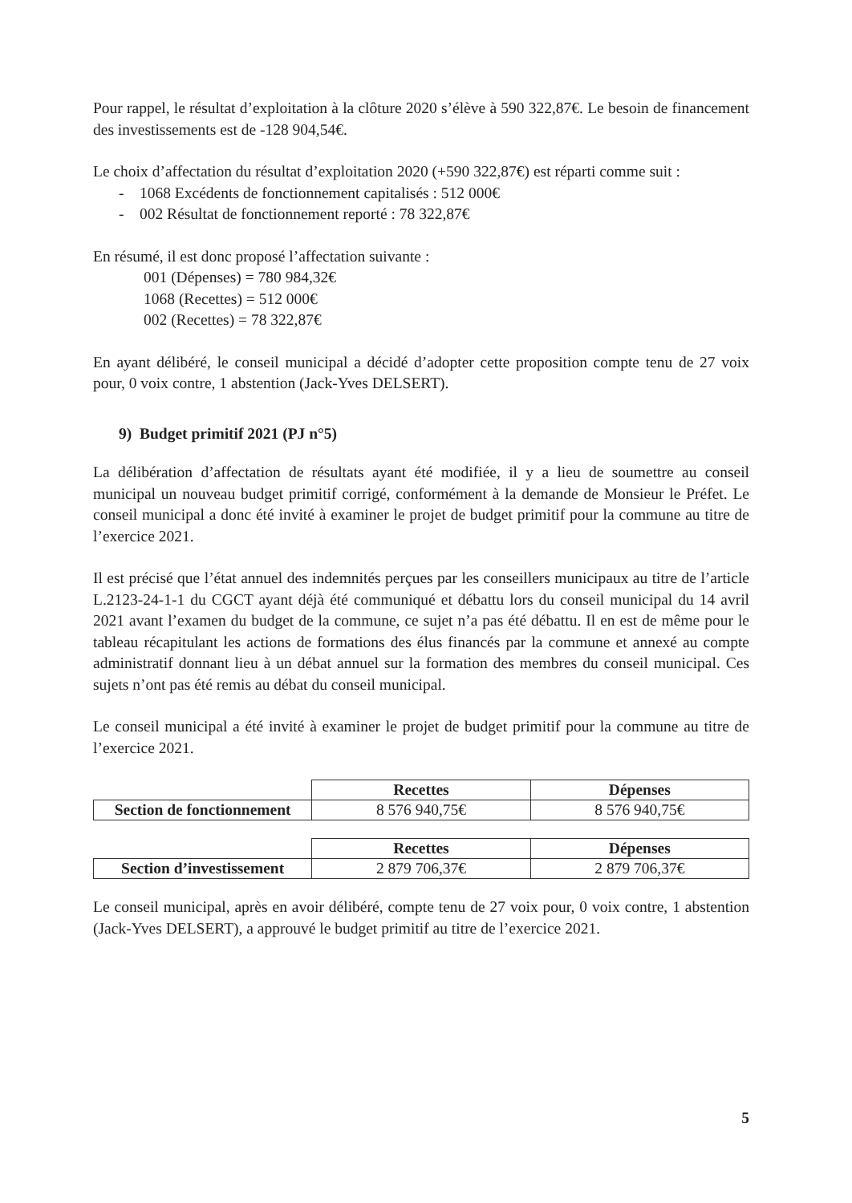Pour rappel, le résultat d’exploitation à la clôture 2020 s’élève à 590 322,87€. Le besoin de financement des investissements est de -128 904,54€.
Le choix d’affectation du résultat d’exploitation 2020 (+590 322,87€) est réparti comme suit :
- 1068 Excédents de fonctionnement capitalisés : 512 000€
- 002 Résultat de fonctionnement reporté : 78 322,87€
En résumé, il est donc proposé l’affectation suivante :
001 (Dépenses) = 780 984,32€
1068 (Recettes) = 512 000€
002 (Recettes) = 78 322,87€
En ayant délibéré, le conseil municipal a décidé d’adopter cette proposition compte tenu de 27 voix pour, 0 voix contre, 1 abstention (Jack-Yves DELSERT).
9) Budget primitif 2021 (PJ n°5)
La délibération d’affectation de résultats ayant été modifiée, il y a lieu de soumettre au conseil municipal un nouveau budget primitif corrigé, conformément à la demande de Monsieur le Préfet. Le conseil municipal a donc été invité à examiner le projet de budget primitif pour la commune au titre de l’exercice 2021.
Il est précisé que l’état annuel des indemnités perçues par les conseillers municipaux au titre de l’article L.2123-24-1-1 du CGCT ayant déjà été communiqué et débattu lors du conseil municipal du 14 avril 2021 avant l’examen du budget de la commune, ce sujet n’a pas été débattu. Il en est de même pour le tableau récapitulant les actions de formations des élus financés par la commune et annexé au compte administratif donnant lieu à un débat annuel sur la formation des membres du conseil municipal. Ces sujets n’ont pas été remis au débat du conseil municipal.
Le conseil municipal a été invité à examiner le projet de budget primitif pour la commune au titre de l’exercice 2021.
| | Recettes | Dépenses |
| Section de fonctionnement | 8 576 940,75€ | 8 576 940,75€ |
| | Recettes | Dépenses |
| Section d’investissement | 2 879 706,37€ | 2 879 706,37€ |
Le conseil municipal, après en avoir délibéré, compte tenu de 27 voix pour, 0 voix contre, 1 abstention (Jack-Yves DELSERT), a approuvé le budget primitif au titre de l’exercice 2021.
5